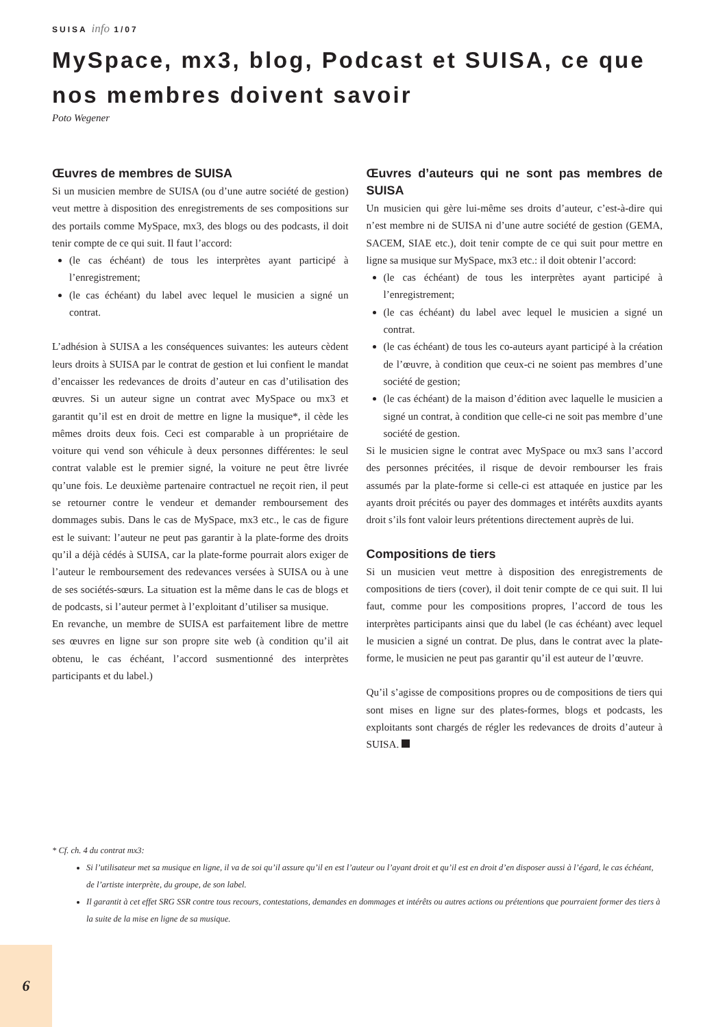SUISA info 1/07
MySpace, mx3, blog, Podcast et SUISA, ce que nos membres doivent savoir
Poto Wegener
Œuvres de membres de SUISA
Si un musicien membre de SUISA (ou d’une autre société de gestion) veut mettre à disposition des enregistrements de ses compositions sur des portails comme MySpace, mx3, des blogs ou des podcasts, il doit tenir compte de ce qui suit. Il faut l’accord:
(le cas échéant) de tous les interprètes ayant participé à l’enregistrement;
(le cas échéant) du label avec lequel le musicien a signé un contrat.
L’adhésion à SUISA a les conséquences suivantes: les auteurs cèdent leurs droits à SUISA par le contrat de gestion et lui confient le mandat d’encaisser les redevances de droits d’auteur en cas d’utilisation des œuvres. Si un auteur signe un contrat avec MySpace ou mx3 et garantit qu’il est en droit de mettre en ligne la musique*, il cède les mêmes droits deux fois. Ceci est comparable à un propriétaire de voiture qui vend son véhicule à deux personnes différentes: le seul contrat valable est le premier signé, la voiture ne peut être livrée qu’une fois. Le deuxième partenaire contractuel ne reçoit rien, il peut se retourner contre le vendeur et demander remboursement des dommages subis. Dans le cas de MySpace, mx3 etc., le cas de figure est le suivant: l’auteur ne peut pas garantir à la plate-forme des droits qu’il a déjà cédés à SUISA, car la plate-forme pourrait alors exiger de l’auteur le remboursement des redevances versées à SUISA ou à une de ses sociétés-sœurs. La situation est la même dans le cas de blogs et de podcasts, si l’auteur permet à l’exploitant d’utiliser sa musique.
En revanche, un membre de SUISA est parfaitement libre de mettre ses œuvres en ligne sur son propre site web (à condition qu’il ait obtenu, le cas échéant, l’accord susmentionné des interprètes participants et du label.)
Œuvres d’auteurs qui ne sont pas membres de SUISA
Un musicien qui gère lui-même ses droits d’auteur, c’est-à-dire qui n’est membre ni de SUISA ni d’une autre société de gestion (GEMA, SACEM, SIAE etc.), doit tenir compte de ce qui suit pour mettre en ligne sa musique sur MySpace, mx3 etc.: il doit obtenir l’accord:
(le cas échéant) de tous les interprètes ayant participé à l’enregistrement;
(le cas échéant) du label avec lequel le musicien a signé un contrat.
(le cas échéant) de tous les co-auteurs ayant participé à la création de l’œuvre, à condition que ceux-ci ne soient pas membres d’une société de gestion;
(le cas échéant) de la maison d’édition avec laquelle le musicien a signé un contrat, à condition que celle-ci ne soit pas membre d’une société de gestion.
Si le musicien signe le contrat avec MySpace ou mx3 sans l’accord des personnes précitées, il risque de devoir rembourser les frais assumés par la plate-forme si celle-ci est attaquée en justice par les ayants droit précités ou payer des dommages et intérêts auxdits ayants droit s’ils font valoir leurs prétentions directement auprès de lui.
Compositions de tiers
Si un musicien veut mettre à disposition des enregistrements de compositions de tiers (cover), il doit tenir compte de ce qui suit. Il lui faut, comme pour les compositions propres, l’accord de tous les interprètes participants ainsi que du label (le cas échéant) avec lequel le musicien a signé un contrat. De plus, dans le contrat avec la plate-forme, le musicien ne peut pas garantir qu’il est auteur de l’œuvre.
Qu’il s’agisse de compositions propres ou de compositions de tiers qui sont mises en ligne sur des plates-formes, blogs et podcasts, les exploitants sont chargés de régler les redevances de droits d’auteur à SUISA.
* Cf. ch. 4 du contrat mx3:
Si l’utilisateur met sa musique en ligne, il va de soi qu’il assure qu’il en est l’auteur ou l’ayant droit et qu’il est en droit d’en disposer aussi à l’égard, le cas échéant, de l’artiste interprète, du groupe, de son label.
Il garantit à cet effet SRG SSR contre tous recours, contestations, demandes en dommages et intérêts ou autres actions ou prétentions que pourraient former des tiers à la suite de la mise en ligne de sa musique.
6